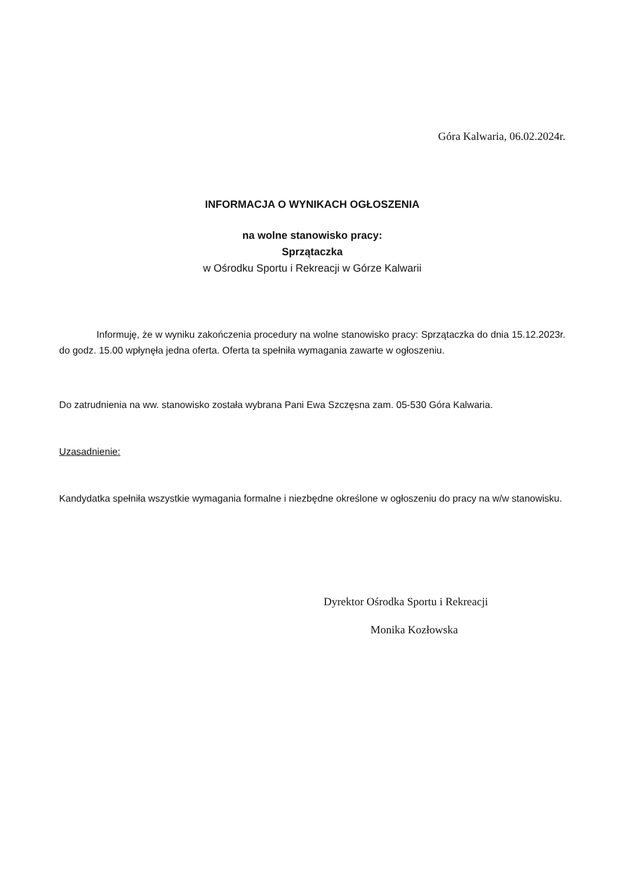Góra Kalwaria, 06.02.2024r.
INFORMACJA O WYNIKACH OGŁOSZENIA
na wolne stanowisko pracy:
Sprzątaczka
w Ośrodku Sportu i Rekreacji w Górze Kalwarii
Informuję, że w wyniku zakończenia procedury na wolne stanowisko pracy: Sprzątaczka do dnia 15.12.2023r. do godz. 15.00 wpłynęła jedna oferta. Oferta ta spełniła wymagania zawarte w ogłoszeniu.
Do zatrudnienia na ww. stanowisko została wybrana Pani Ewa Szczęsna zam. 05-530 Góra Kalwaria.
Uzasadnienie:
Kandydatka spełniła wszystkie wymagania formalne i niezbędne określone w ogłoszeniu do pracy na w/w stanowisku.
Dyrektor Ośrodka Sportu i Rekreacji
Monika Kozłowska